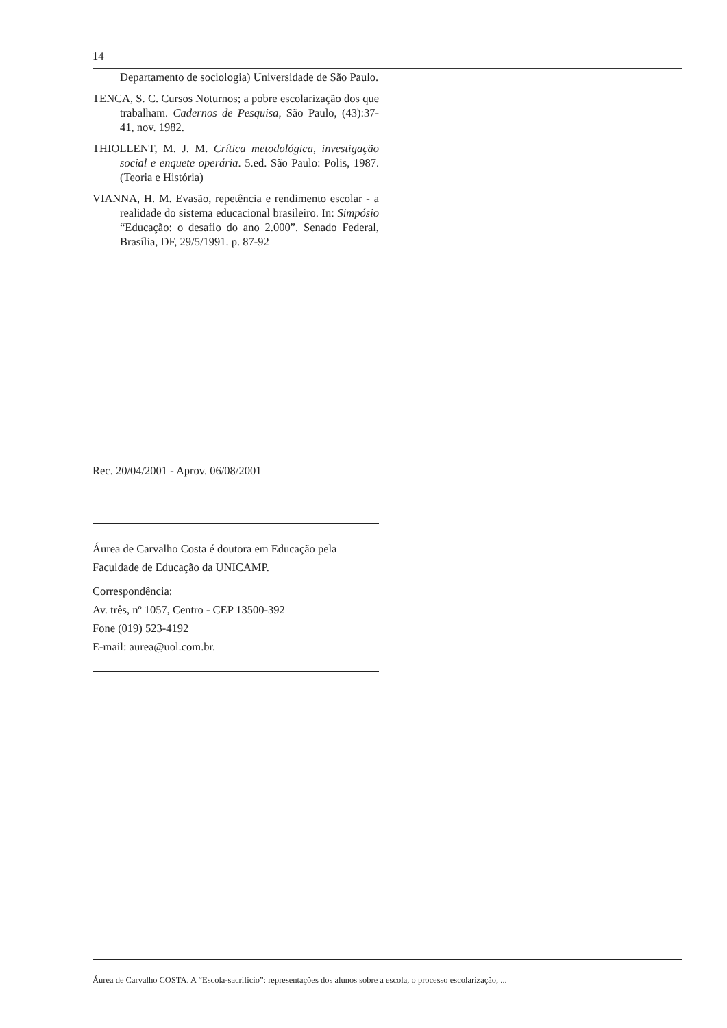14
Departamento de sociologia) Universidade de São Paulo.
TENCA, S. C. Cursos Noturnos; a pobre escolarização dos que trabalham. Cadernos de Pesquisa, São Paulo, (43):37-41, nov. 1982.
THIOLLENT, M. J. M. Crítica metodológica, investigação social e enquete operária. 5.ed. São Paulo: Polis, 1987. (Teoria e História)
VIANNA, H. M. Evasão, repetência e rendimento escolar - a realidade do sistema educacional brasileiro. In: Simpósio “Educação: o desafio do ano 2.000”. Senado Federal, Brasília, DF, 29/5/1991. p. 87-92
Rec. 20/04/2001 - Aprov. 06/08/2001
Áurea de Carvalho Costa é doutora em Educação pela Faculdade de Educação da UNICAMP.
Correspondência:
Av. três, nº 1057, Centro - CEP 13500-392
Fone (019) 523-4192
E-mail: aurea@uol.com.br.
Áurea de Carvalho COSTA. A “Escola-sacrifício”: representações dos alunos sobre a escola, o processo escolarização, ...